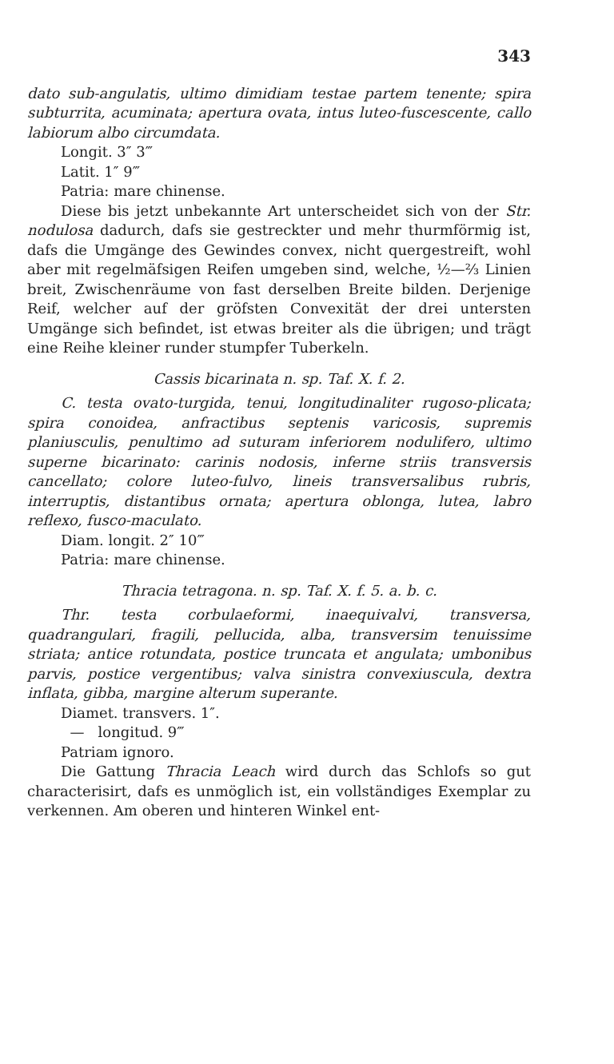343
dato sub-angulatis, ultimo dimidiam testae partem tenente; spira subturrita, acuminata; apertura ovata, intus luteo-fuscescente, callo labiorum albo circumdata.
Longit. 3″ 3‴
Latit. 1″ 9‴
Patria: mare chinense.
Diese bis jetzt unbekannte Art unterscheidet sich von der Str. nodulosa dadurch, dafs sie gestreckter und mehr thurmförmig ist, dafs die Umgänge des Gewindes convex, nicht quergestreift, wohl aber mit regelmäfsigen Reifen umgeben sind, welche, ½—⅔ Linien breit, Zwischenräume von fast derselben Breite bilden. Derjenige Reif, welcher auf der gröfsten Convexität der drei untersten Umgänge sich befindet, ist etwas breiter als die übrigen; und trägt eine Reihe kleiner runder stumpfer Tuberkeln.
Cassis bicarinata n. sp. Taf. X. f. 2.
C. testa ovato-turgida, tenui, longitudinaliter rugoso-plicata; spira conoidea, anfractibus septenis varicosis, supremis planiusculis, penultimo ad suturam inferiorem nodulifero, ultimo superne bicarinato: carinis nodosis, inferne striis transversis cancellato; colore luteo-fulvo, lineis transversalibus rubris, interruptis, distantibus ornata; apertura oblonga, lutea, labro reflexo, fusco-maculato.
Diam. longit. 2″ 10‴
Patria: mare chinense.
Thracia tetragona. n. sp. Taf. X. f. 5. a. b. c.
Thr. testa corbulaeformi, inaequivalvi, transversa, quadrangulari, fragili, pellucida, alba, transversim tenuissime striata; antice rotundata, postice truncata et angulata; umbonibus parvis, postice vergentibus; valva sinistra convexiuscula, dextra inflata, gibba, margine alterum superante.
Diamet. transvers. 1″.
— longitud. 9‴
Patriam ignoro.
Die Gattung Thracia Leach wird durch das Schlofs so gut characterisirt, dafs es unmöglich ist, ein vollständiges Exemplar zu verkennen. Am oberen und hinteren Winkel ent-